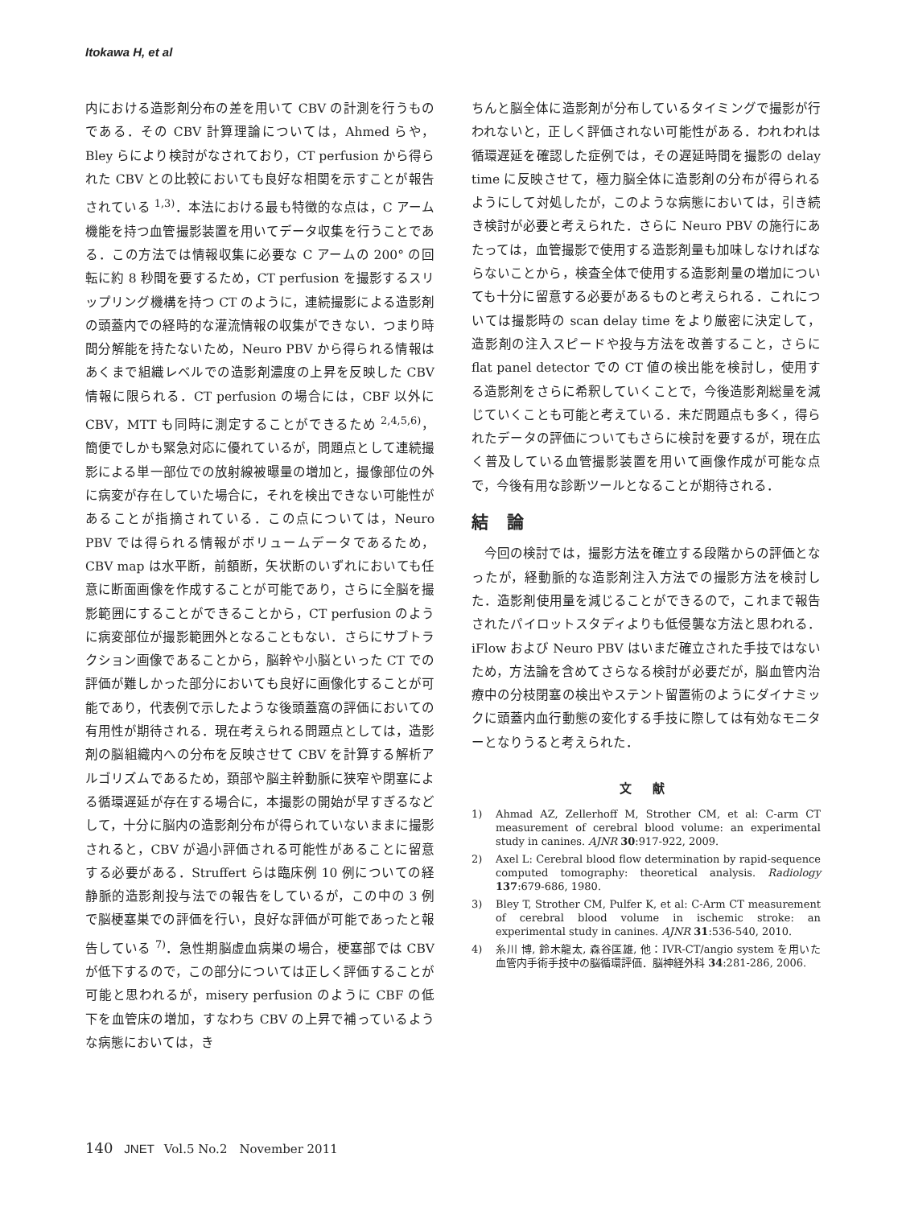Itokawa H, et al
内における造影剤分布の差を用いて CBV の計測を行うものである．その CBV 計算理論については，Ahmed らや，Bley らにより検討がなされており，CT perfusion から得られた CBV との比較においても良好な相関を示すことが報告されている <sup>1,3)</sup>．本法における最も特徴的な点は，C アーム機能を持つ血管撮影装置を用いてデータ収集を行うことである．この方法では情報収集に必要な C アームの 200° の回転に約 8 秒間を要するため，CT perfusion を撮影するスリップリング機構を持つ CT のように，連続撮影による造影剤の頭蓋内での経時的な灌流情報の収集ができない．つまり時間分解能を持たないため，Neuro PBV から得られる情報はあくまで組織レベルでの造影剤濃度の上昇を反映した CBV 情報に限られる．CT perfusion の場合には，CBF 以外に CBV，MTT も同時に測定することができるため <sup>2,4,5,6)</sup>，簡便でしかも緊急対応に優れているが，問題点として連続撮影による単一部位での放射線被曝量の増加と，撮像部位の外に病変が存在していた場合に，それを検出できない可能性があることが指摘されている．この点については，Neuro PBV では得られる情報がボリュームデータであるため，CBV map は水平断，前額断，矢状断のいずれにおいても任意に断面画像を作成することが可能であり，さらに全脳を撮影範囲にすることができることから，CT perfusion のように病変部位が撮影範囲外となることもない．さらにサブトラクション画像であることから，脳幹や小脳といった CT での評価が難しかった部分においても良好に画像化することが可能であり，代表例で示したような後頭蓋窩の評価においての有用性が期待される．現在考えられる問題点としては，造影剤の脳組織内への分布を反映させて CBV を計算する解析アルゴリズムであるため，頚部や脳主幹動脈に狭窄や閉塞による循環遅延が存在する場合に，本撮影の開始が早すぎるなどして，十分に脳内の造影剤分布が得られていないままに撮影されると，CBV が過小評価される可能性があることに留意する必要がある．Struffert らは臨床例 10 例についての経静脈的造影剤投与法での報告をしているが，この中の 3 例で脳梗塞巣での評価を行い，良好な評価が可能であったと報告している <sup>7)</sup>．急性期脳虚血病巣の場合，梗塞部では CBV が低下するので，この部分については正しく評価することが可能と思われるが，misery perfusion のように CBF の低下を血管床の増加，すなわち CBV の上昇で補っているような病態においては，き
ちんと脳全体に造影剤が分布しているタイミングで撮影が行われないと，正しく評価されない可能性がある．われわれは循環遅延を確認した症例では，その遅延時間を撮影の delay time に反映させて，極力脳全体に造影剤の分布が得られるようにして対処したが，このような病態においては，引き続き検討が必要と考えられた．さらに Neuro PBV の施行にあたっては，血管撮影で使用する造影剤量も加味しなければならないことから，検査全体で使用する造影剤量の増加についても十分に留意する必要があるものと考えられる．これについては撮影時の scan delay time をより厳密に決定して，造影剤の注入スピードや投与方法を改善すること，さらに flat panel detector での CT 値の検出能を検討し，使用する造影剤をさらに希釈していくことで，今後造影剤総量を減じていくことも可能と考えている．未だ問題点も多く，得られたデータの評価についてもさらに検討を要するが，現在広く普及している血管撮影装置を用いて画像作成が可能な点で，今後有用な診断ツールとなることが期待される．
結 論
　今回の検討では，撮影方法を確立する段階からの評価となったが，経動脈的な造影剤注入方法での撮影方法を検討した．造影剤使用量を減じることができるので，これまで報告されたパイロットスタディよりも低侵襲な方法と思われる．iFlow および Neuro PBV はいまだ確立された手技ではないため，方法論を含めてさらなる検討が必要だが，脳血管内治療中の分枝閉塞の検出やステント留置術のようにダイナミックに頭蓋内血行動態の変化する手技に際しては有効なモニターとなりうると考えられた．
文 献
1) Ahmad AZ, Zellerhoff M, Strother CM, et al: C-arm CT measurement of cerebral blood volume: an experimental study in canines. AJNR 30:917-922, 2009.
2) Axel L: Cerebral blood flow determination by rapid-sequence computed tomography: theoretical analysis. Radiology 137:679-686, 1980.
3) Bley T, Strother CM, Pulfer K, et al: C-Arm CT measurement of cerebral blood volume in ischemic stroke: an experimental study in canines. AJNR 31:536-540, 2010.
4) 糸川 博, 鈴木龍太, 森谷匡雄, 他：IVR-CT/angio system を用いた血管内手術手技中の脳循環評価．脳神経外科 34:281-286, 2006.
140 JNET Vol.5 No.2　November 2011